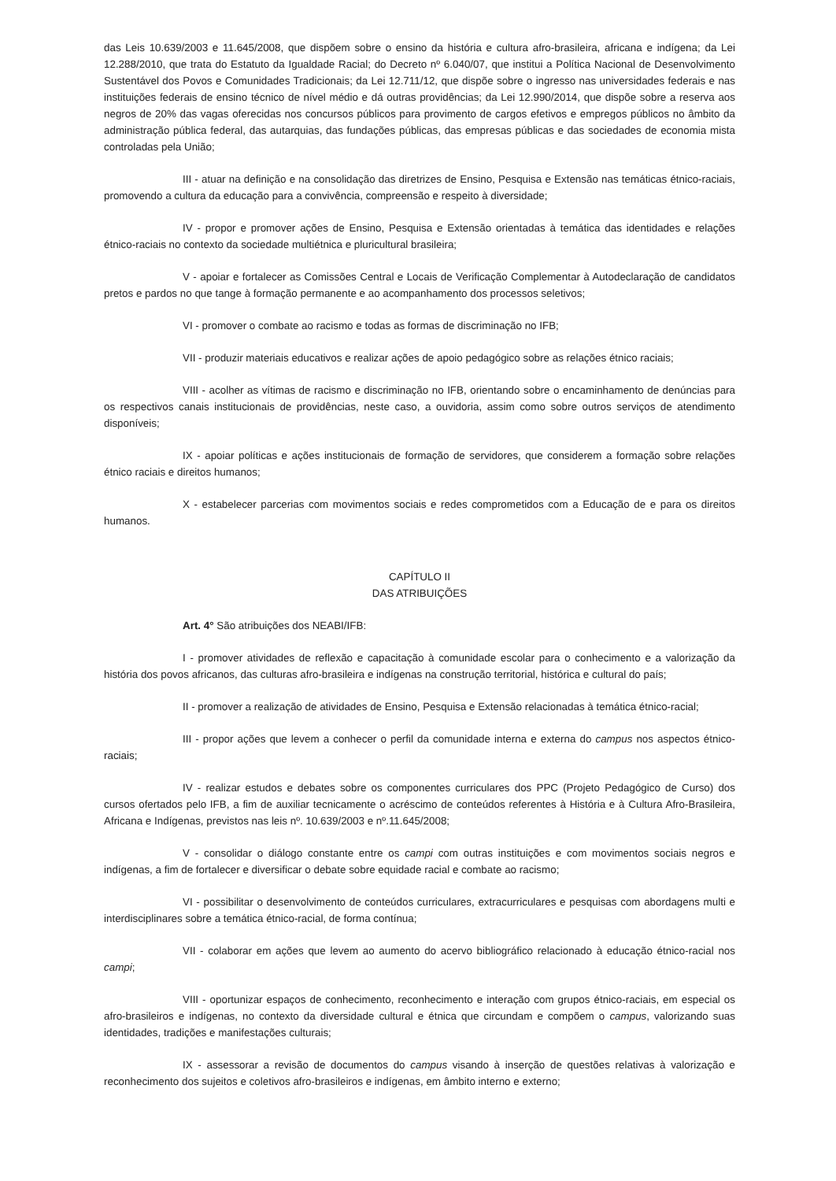das Leis 10.639/2003 e 11.645/2008, que dispõem sobre o ensino da história e cultura afro-brasileira, africana e indígena; da Lei 12.288/2010, que trata do Estatuto da Igualdade Racial; do Decreto nº 6.040/07, que institui a Política Nacional de Desenvolvimento Sustentável dos Povos e Comunidades Tradicionais; da Lei 12.711/12, que dispõe sobre o ingresso nas universidades federais e nas instituições federais de ensino técnico de nível médio e dá outras providências; da Lei 12.990/2014, que dispõe sobre a reserva aos negros de 20% das vagas oferecidas nos concursos públicos para provimento de cargos efetivos e empregos públicos no âmbito da administração pública federal, das autarquias, das fundações públicas, das empresas públicas e das sociedades de economia mista controladas pela União;
III - atuar na definição e na consolidação das diretrizes de Ensino, Pesquisa e Extensão nas temáticas étnico-raciais, promovendo a cultura da educação para a convivência, compreensão e respeito à diversidade;
IV - propor e promover ações de Ensino, Pesquisa e Extensão orientadas à temática das identidades e relações étnico-raciais no contexto da sociedade multiétnica e pluricultural brasileira;
V - apoiar e fortalecer as Comissões Central e Locais de Verificação Complementar à Autodeclaração de candidatos pretos e pardos no que tange à formação permanente e ao acompanhamento dos processos seletivos;
VI - promover o combate ao racismo e todas as formas de discriminação no IFB;
VII - produzir materiais educativos e realizar ações de apoio pedagógico sobre as relações étnico raciais;
VIII - acolher as vítimas de racismo e discriminação no IFB, orientando sobre o encaminhamento de denúncias para os respectivos canais institucionais de providências, neste caso, a ouvidoria, assim como sobre outros serviços de atendimento disponíveis;
IX - apoiar políticas e ações institucionais de formação de servidores, que considerem a formação sobre relações étnico raciais e direitos humanos;
X - estabelecer parcerias com movimentos sociais e redes comprometidos com a Educação de e para os direitos humanos.
CAPÍTULO II
DAS ATRIBUIÇÕES
Art. 4° São atribuições dos NEABI/IFB:
I - promover atividades de reflexão e capacitação à comunidade escolar para o conhecimento e a valorização da história dos povos africanos, das culturas afro-brasileira e indígenas na construção territorial, histórica e cultural do país;
II - promover a realização de atividades de Ensino, Pesquisa e Extensão relacionadas à temática étnico-racial;
III - propor ações que levem a conhecer o perfil da comunidade interna e externa do campus nos aspectos étnico-raciais;
IV - realizar estudos e debates sobre os componentes curriculares dos PPC (Projeto Pedagógico de Curso) dos cursos ofertados pelo IFB, a fim de auxiliar tecnicamente o acréscimo de conteúdos referentes à História e à Cultura Afro-Brasileira, Africana e Indígenas, previstos nas leis nº. 10.639/2003 e nº.11.645/2008;
V - consolidar o diálogo constante entre os campi com outras instituições e com movimentos sociais negros e indígenas, a fim de fortalecer e diversificar o debate sobre equidade racial e combate ao racismo;
VI - possibilitar o desenvolvimento de conteúdos curriculares, extracurriculares e pesquisas com abordagens multi e interdisciplinares sobre a temática étnico-racial, de forma contínua;
VII - colaborar em ações que levem ao aumento do acervo bibliográfico relacionado à educação étnico-racial nos campi;
VIII - oportunizar espaços de conhecimento, reconhecimento e interação com grupos étnico-raciais, em especial os afro-brasileiros e indígenas, no contexto da diversidade cultural e étnica que circundam e compõem o campus, valorizando suas identidades, tradições e manifestações culturais;
IX - assessorar a revisão de documentos do campus visando à inserção de questões relativas à valorização e reconhecimento dos sujeitos e coletivos afro-brasileiros e indígenas, em âmbito interno e externo;